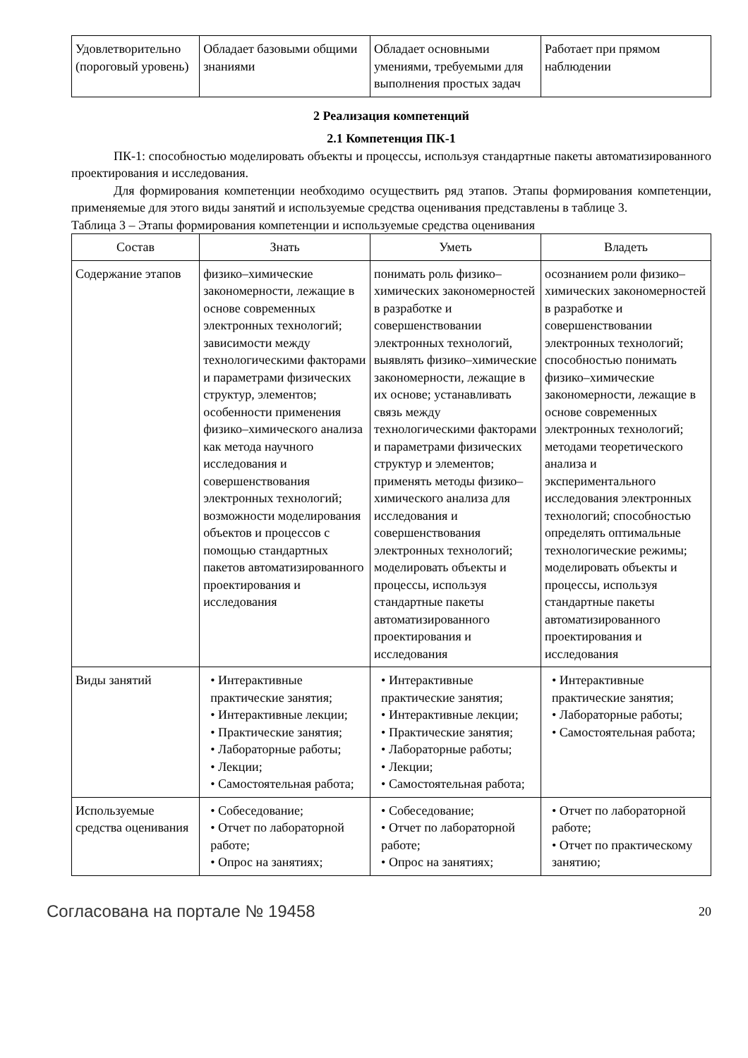| Удовлетворитель­но (пороговый уровень) | Обладает базовыми общими знаниями | Обладает основными умениями, требуемыми для выполнения простых задач | Работает при прямом наблюдении |
2 Реализация компетенций
2.1 Компетенция ПК-1
ПК-1: способностью моделировать объекты и процессы, используя стандартные пакеты автоматизированного проектирования и исследования.
Для формирования компетенции необходимо осуществить ряд этапов. Этапы формирования компетенции, применяемые для этого виды занятий и используемые средства оценивания представлены в таблице 3.
Таблица 3 – Этапы формирования компетенции и используемые средства оценивания
| Состав | Знать | Уметь | Владеть |
| --- | --- | --- | --- |
| Содержание этапов | физико–химические закономерности, лежащие в основе современных электронных технологий; зависимости между технологическими факторами и параметрами физических структур, элементов; особенности применения физико–химического анализа как метода научного исследования и совершенствования электронных технологий; возможности моделирования объектов и процессов с помощью стандартных пакетов автоматизированного проектирования и исследования | понимать роль физико–химических закономерностей в разработке и совершенствовании электронных технологий, выявлять физико–химические закономерности, лежащие в их основе; устанавливать связь между технологическими факторами и параметрами физических структур и элементов; применять методы физико–химического анализа для исследования и совершенствования электронных технологий; моделировать объекты и процессы, используя стандартные пакеты автоматизированного проектирования и исследования | осознанием роли физико–химических закономерностей в разработке и совершенствовании электронных технологий; способностью понимать физико–химические закономерности, лежащие в основе современных электронных технологий; методами теоретического анализа и экспериментального исследования электронных технологий; способностью определять оптимальные технологические режимы; моделировать объекты и процессы, используя стандартные пакеты автоматизированного проектирования и исследования |
| Виды занятий | • Интерактивные практические занятия; • Интерактивные лекции; • Практические занятия; • Лабораторные работы; • Лекции; • Самостоятельная работа; | • Интерактивные практические занятия; • Интерактивные лекции; • Практические занятия; • Лабораторные работы; • Лекции; • Самостоятельная работа; | • Интерактивные практические занятия; • Лабораторные работы; • Самостоятельная работа; |
| Используемые средства оценивания | • Собеседование; • Отчет по лабораторной работе; • Опрос на занятиях; | • Собеседование; • Отчет по лабораторной работе; • Опрос на занятиях; | • Отчет по лабораторной работе; • Отчет по практическому занятию; |
Согласована на портале № 19458 20